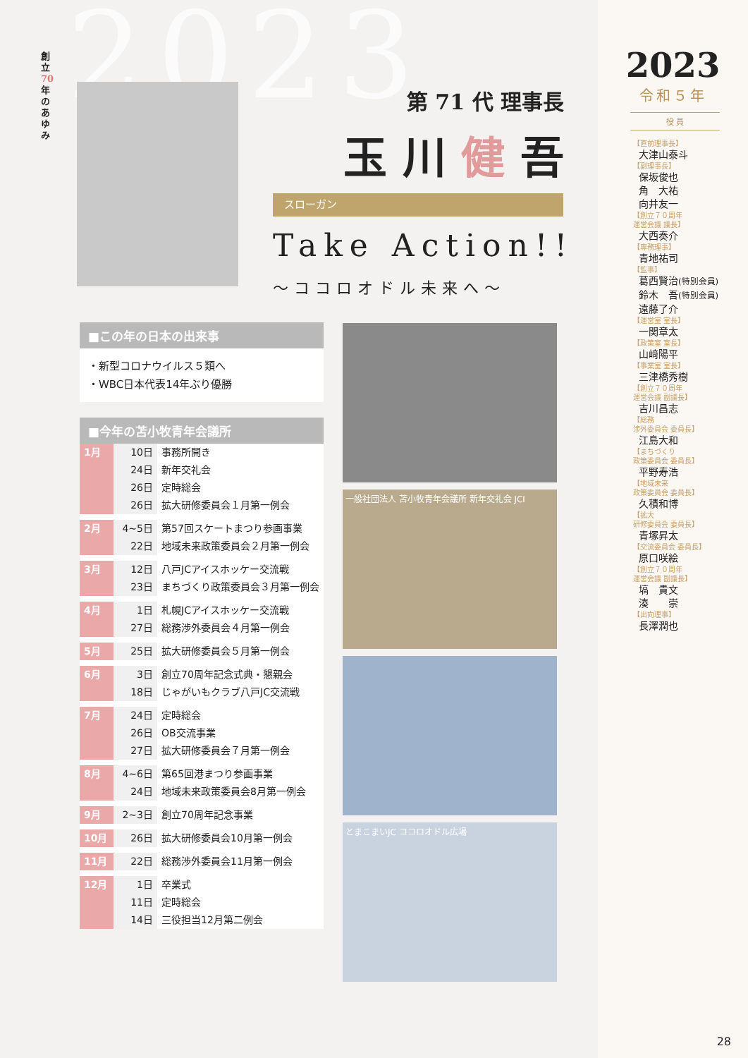2023
創立70年のあゆみ
第 71 代 理事長
玉 川 健 吾
スローガン
Take Action!!
～ココロオドル未来へ～
■この年の日本の出来事
・新型コロナウイルス５類へ
・WBC日本代表14年ぶり優勝
■今年の苫小牧青年会議所
| 1月 | 10日 | 事務所開き |
| | 24日 | 新年交礼会 |
| | 26日 | 定時総会 |
| | 26日 | 拡大研修委員会１月第一例会 |
| 2月 | 4~5日 | 第57回スケートまつり参画事業 |
| | 22日 | 地域未来政策委員会２月第一例会 |
| 3月 | 12日 | 八戸JCアイスホッケー交流戦 |
| | 23日 | まちづくり政策委員会３月第一例会 |
| 4月 | 1日 | 札幌JCアイスホッケー交流戦 |
| | 27日 | 総務渉外委員会４月第一例会 |
| 5月 | 25日 | 拡大研修委員会５月第一例会 |
| 6月 | 3日 | 創立70周年記念式典・懇親会 |
| | 18日 | じゃがいもクラブ八戸JC交流戦 |
| 7月 | 24日 | 定時総会 |
| | 26日 | OB交流事業 |
| | 27日 | 拡大研修委員会７月第一例会 |
| 8月 | 4~6日 | 第65回港まつり参画事業 |
| | 24日 | 地域未来政策委員会8月第一例会 |
| 9月 | 2~3日 | 創立70周年記念事業 |
| 10月 | 26日 | 拡大研修委員会10月第一例会 |
| 11月 | 22日 | 総務渉外委員会11月第一例会 |
| 12月 | 1日 | 卒業式 |
| | 11日 | 定時総会 |
| | 14日 | 三役担当12月第二例会 |
一般社団法人 苫小牧青年会議所 新年交礼会 JCI
とまこまいJC ココロオドル広場
2023
令和５年
役 員
【直前理事長】
大津山泰斗
【副理事長】
保坂俊也
角　大祐
向井友一
【創立７０周年
運営会議 議長】
大西奏介
【専務理事】
青地祐司
【監事】
葛西賢治(特別会員)
鈴木　吾(特別会員)
遠藤了介
【運営室 室長】
一関章太
【政策室 室長】
山﨑陽平
【事業室 室長】
三津橋秀樹
【創立７０周年
運営会議 副議長】
吉川昌志
【総務
渉外委員会 委員長】
江島大和
【まちづくり
政策委員会 委員長】
平野寿浩
【地域未来
政策委員会 委員長】
久積和博
【拡大
研修委員会 委員長】
青塚昇太
【交流委員会 委員長】
原口咲絵
【創立７０周年
運営会議 副議長】
塙　貴文
湊　　崇
【出向理事】
長澤潤也
28